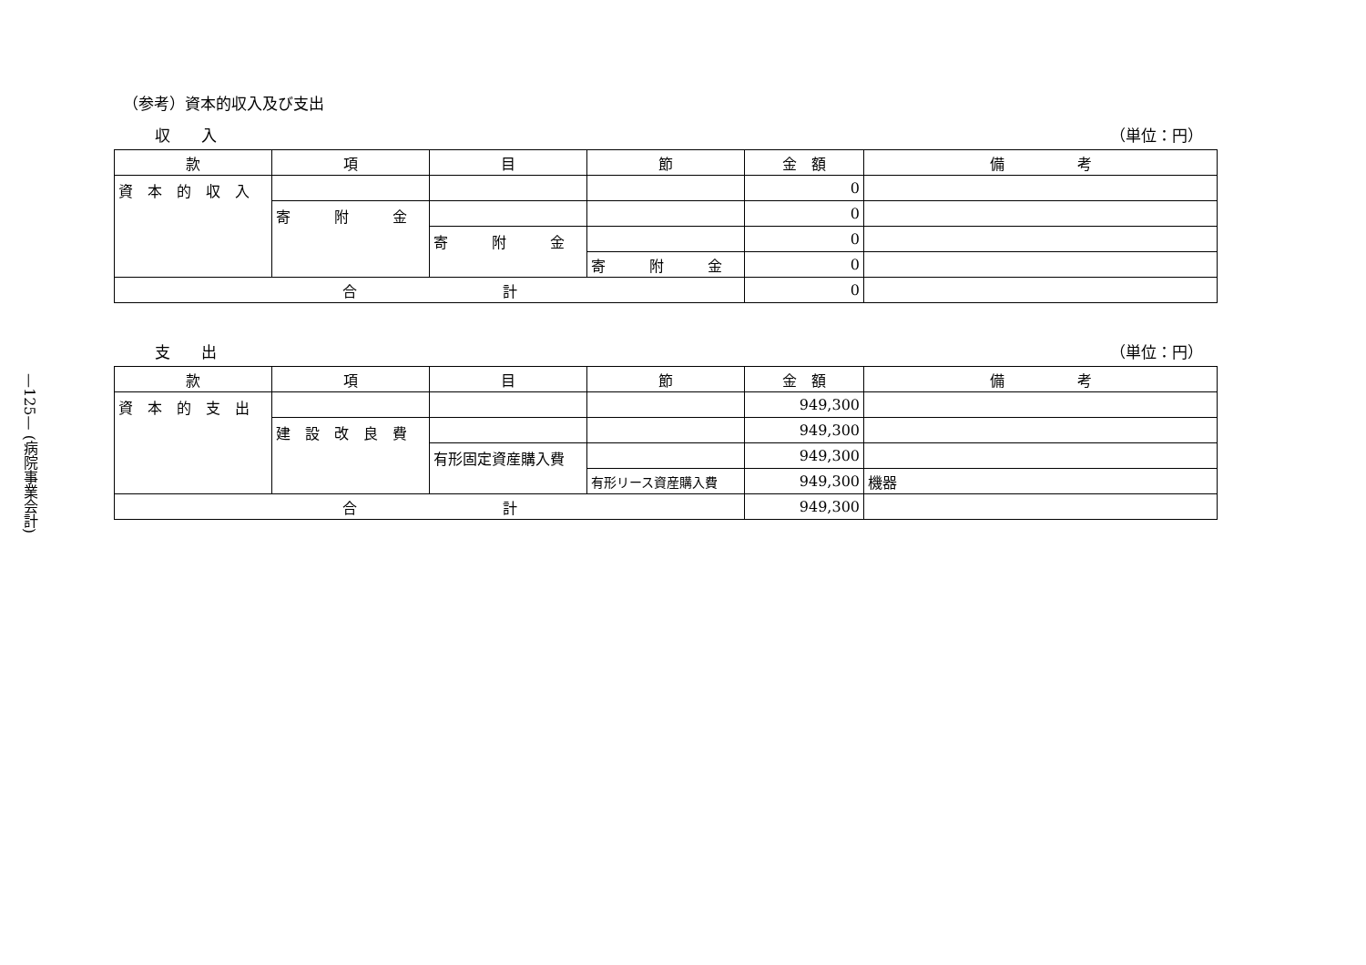—125— (病院事業会計)
（参考）資本的収入及び支出
収　　入 （単位：円）
| 款 | 項 | 目 | 節 | 金 額 | 備 考 |
| --- | --- | --- | --- | --- | --- |
| 資 本 的 収 入 | | | | 0 | |
| | 寄 附 金 | | | 0 | |
| | | 寄 附 金 | | 0 | |
| | | | 寄 附 金 | 0 | |
| 合 計 | | | | 0 | |
支　　出 （単位：円）
| 款 | 項 | 目 | 節 | 金 額 | 備 考 |
| --- | --- | --- | --- | --- | --- |
| 資 本 的 支 出 | | | | 949,300 | |
| | 建 設 改 良 費 | | | 949,300 | |
| | | 有形固定資産購入費 | | 949,300 | |
| | | | 有形リース資産購入費 | 949,300 | 機器 |
| 合 計 | | | | 949,300 | |